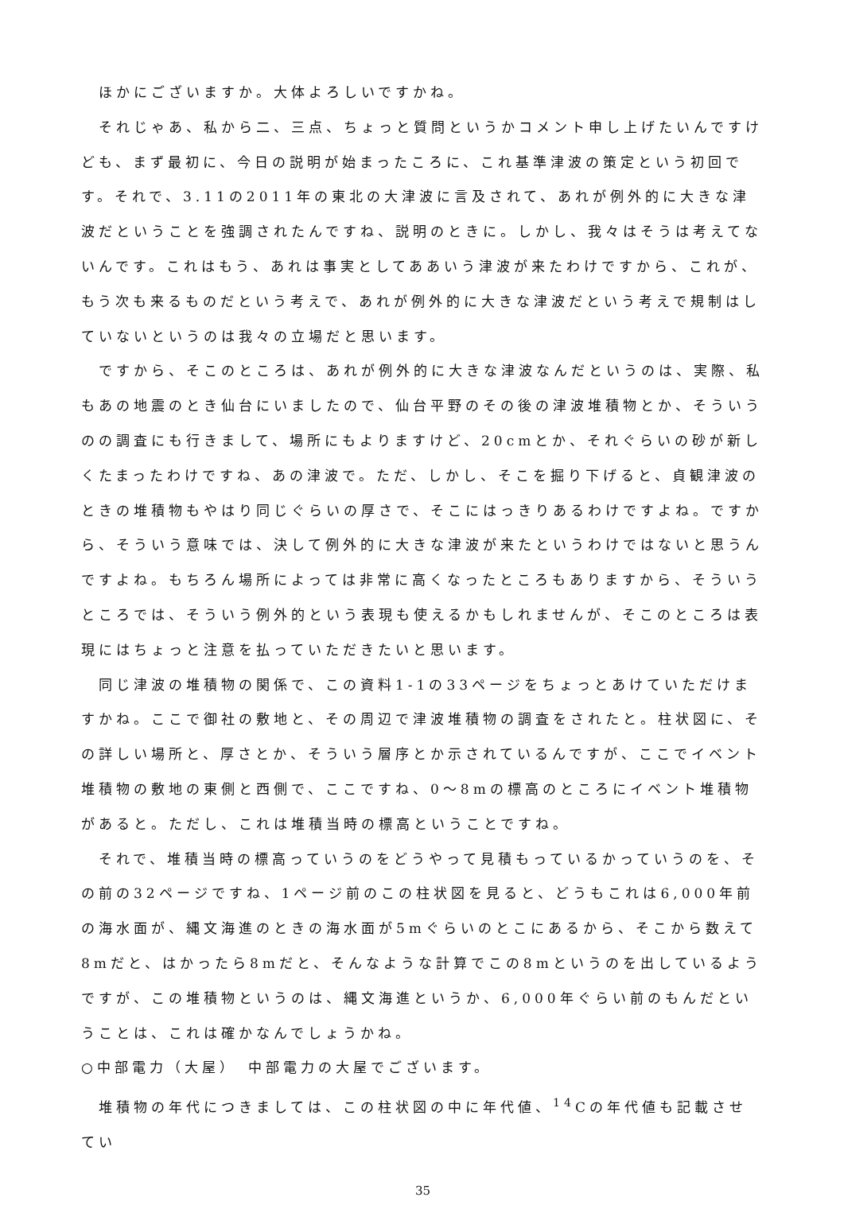ほかにございますか。大体よろしいですかね。
それじゃあ、私から二、三点、ちょっと質問というかコメント申し上げたいんですけども、まず最初に、今日の説明が始まったころに、これ基準津波の策定という初回です。それで、3.11の2011年の東北の大津波に言及されて、あれが例外的に大きな津波だということを強調されたんですね、説明のときに。しかし、我々はそうは考えてないんです。これはもう、あれは事実としてああいう津波が来たわけですから、これが、もう次も来るものだという考えで、あれが例外的に大きな津波だという考えで規制はしていないというのは我々の立場だと思います。
ですから、そこのところは、あれが例外的に大きな津波なんだというのは、実際、私もあの地震のとき仙台にいましたので、仙台平野のその後の津波堆積物とか、そういうのの調査にも行きまして、場所にもよりますけど、20cmとか、それぐらいの砂が新しくたまったわけですね、あの津波で。ただ、しかし、そこを掘り下げると、貞観津波のときの堆積物もやはり同じぐらいの厚さで、そこにはっきりあるわけですよね。ですから、そういう意味では、決して例外的に大きな津波が来たというわけではないと思うんですよね。もちろん場所によっては非常に高くなったところもありますから、そういうところでは、そういう例外的という表現も使えるかもしれませんが、そこのところは表現にはちょっと注意を払っていただきたいと思います。
同じ津波の堆積物の関係で、この資料1-1の33ページをちょっとあけていただけますかね。ここで御社の敷地と、その周辺で津波堆積物の調査をされたと。柱状図に、その詳しい場所と、厚さとか、そういう層序とか示されているんですが、ここでイベント堆積物の敷地の東側と西側で、ここですね、0～8mの標高のところにイベント堆積物があると。ただし、これは堆積当時の標高ということですね。
それで、堆積当時の標高っていうのをどうやって見積もっているかっていうのを、その前の32ページですね、1ページ前のこの柱状図を見ると、どうもこれは6,000年前の海水面が、縄文海進のときの海水面が5mぐらいのとこにあるから、そこから数えて8mだと、はかったら8mだと、そんなような計算でこの8mというのを出しているようですが、この堆積物というのは、縄文海進というか、6,000年ぐらい前のもんだということは、これは確かなんでしょうかね。
○中部電力（大屋）　中部電力の大屋でございます。
堆積物の年代につきましては、この柱状図の中に年代値、<sup>14</sup>Cの年代値も記載させてい
35